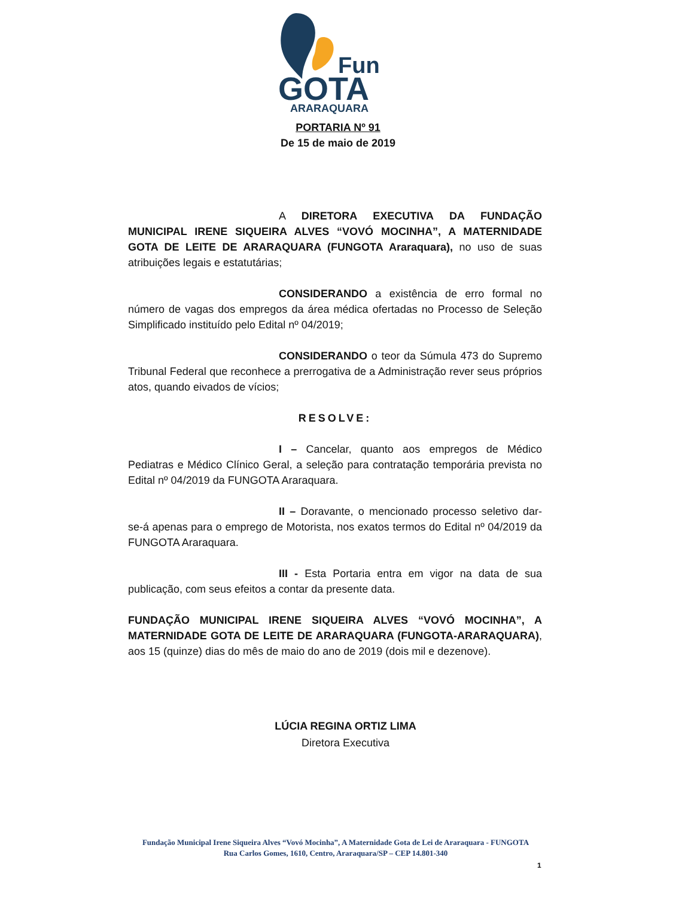Fun
GOTA
ARARAQUARA
PORTARIA Nº 91
De 15 de maio de 2019
A DIRETORA EXECUTIVA DA FUNDAÇÃO MUNICIPAL IRENE SIQUEIRA ALVES “VOVÓ MOCINHA”, A MATERNIDADE GOTA DE LEITE DE ARARAQUARA (FUNGOTA Araraquara), no uso de suas atribuições legais e estatutárias;
CONSIDERANDO a existência de erro formal no número de vagas dos empregos da área médica ofertadas no Processo de Seleção Simplificado instituído pelo Edital nº 04/2019;
CONSIDERANDO o teor da Súmula 473 do Supremo Tribunal Federal que reconhece a prerrogativa de a Administração rever seus próprios atos, quando eivados de vícios;
RESOLVE:
I – Cancelar, quanto aos empregos de Médico Pediatras e Médico Clínico Geral, a seleção para contratação temporária prevista no Edital nº 04/2019 da FUNGOTA Araraquara.
II – Doravante, o mencionado processo seletivo dar-se-á apenas para o emprego de Motorista, nos exatos termos do Edital nº 04/2019 da FUNGOTA Araraquara.
III - Esta Portaria entra em vigor na data de sua publicação, com seus efeitos a contar da presente data.
FUNDAÇÃO MUNICIPAL IRENE SIQUEIRA ALVES “VOVÓ MOCINHA”, A MATERNIDADE GOTA DE LEITE DE ARARAQUARA (FUNGOTA-ARARAQUARA), aos 15 (quinze) dias do mês de maio do ano de 2019 (dois mil e dezenove).
LÚCIA REGINA ORTIZ LIMA
Diretora Executiva
Fundação Municipal Irene Siqueira Alves “Vovó Mocinha”, A Maternidade Gota de Lei de Araraquara - FUNGOTA
Rua Carlos Gomes, 1610, Centro, Araraquara/SP – CEP 14.801-340
1